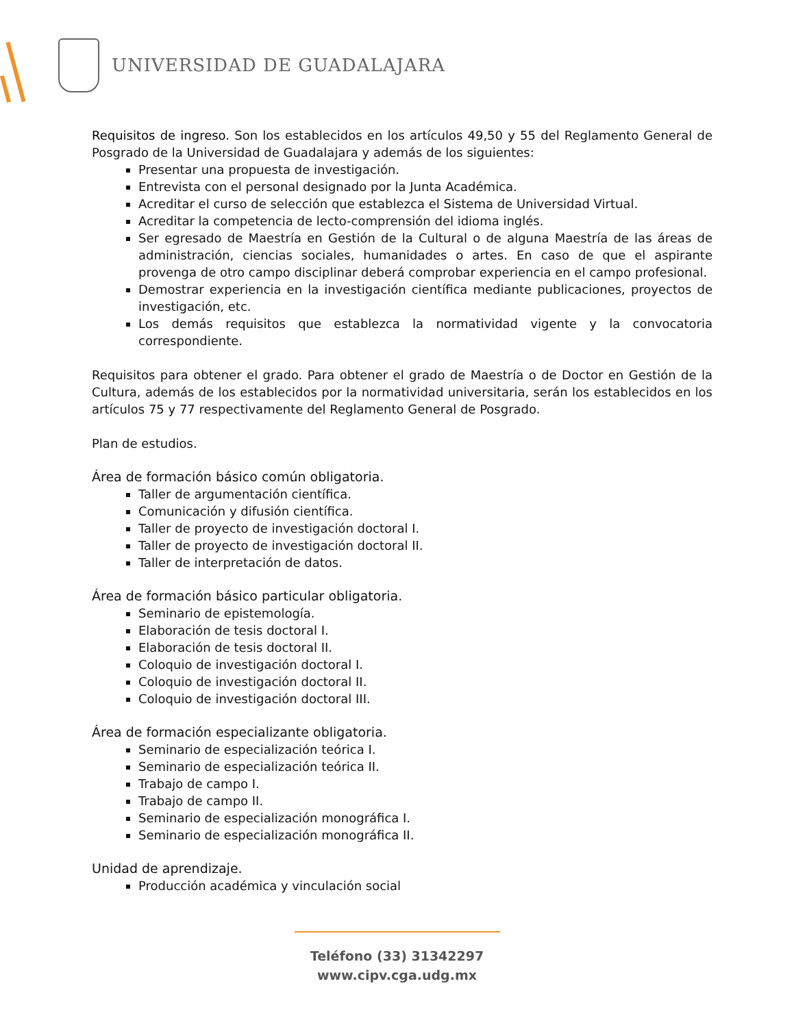UNIVERSIDAD DE GUADALAJARA
Requisitos de ingreso. Son los establecidos en los artículos 49,50 y 55 del Reglamento General de Posgrado de la Universidad de Guadalajara y además de los siguientes:
Presentar una propuesta de investigación.
Entrevista con el personal designado por la Junta Académica.
Acreditar el curso de selección que establezca el Sistema de Universidad Virtual.
Acreditar la competencia de lecto-comprensión del idioma inglés.
Ser egresado de Maestría en Gestión de la Cultural o de alguna Maestría de las áreas de administración, ciencias sociales, humanidades o artes. En caso de que el aspirante provenga de otro campo disciplinar deberá comprobar experiencia en el campo profesional.
Demostrar experiencia en la investigación científica mediante publicaciones, proyectos de investigación, etc.
Los demás requisitos que establezca la normatividad vigente y la convocatoria correspondiente.
Requisitos para obtener el grado. Para obtener el grado de Maestría o de Doctor en Gestión de la Cultura, además de los establecidos por la normatividad universitaria, serán los establecidos en los artículos 75 y 77 respectivamente del Reglamento General de Posgrado.
Plan de estudios.
Área de formación básico común obligatoria.
Taller de argumentación científica.
Comunicación y difusión científica.
Taller de proyecto de investigación doctoral I.
Taller de proyecto de investigación doctoral II.
Taller de interpretación de datos.
Área de formación básico particular obligatoria.
Seminario de epistemología.
Elaboración de tesis doctoral I.
Elaboración de tesis doctoral II.
Coloquio de investigación doctoral I.
Coloquio de investigación doctoral II.
Coloquio de investigación doctoral III.
Área de formación especializante obligatoria.
Seminario de especialización teórica I.
Seminario de especialización teórica II.
Trabajo de campo I.
Trabajo de campo II.
Seminario de especialización monográfica I.
Seminario de especialización monográfica II.
Unidad de aprendizaje.
Producción académica y vinculación social
Teléfono (33) 31342297
www.cipv.cga.udg.mx